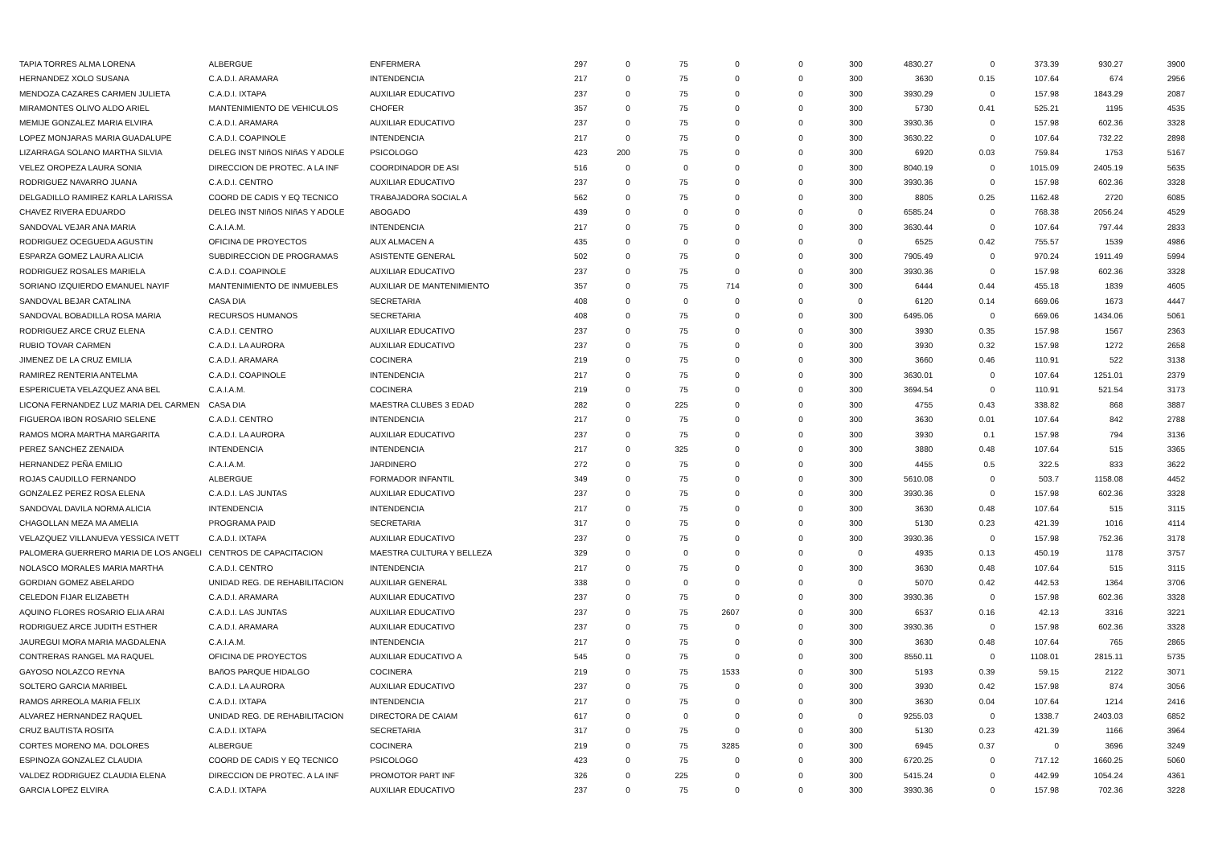| TAPIA TORRES ALMA LORENA | ALBERGUE | ENFERMERA | 297 | 0 | 75 | 0 | 0 | 300 | 4830.27 | 0 | 373.39 | 930.27 | 3900 |
| HERNANDEZ XOLO SUSANA | C.A.D.I. ARAMARA | INTENDENCIA | 217 | 0 | 75 | 0 | 0 | 300 | 3630 | 0.15 | 107.64 | 674 | 2956 |
| MENDOZA CAZARES CARMEN JULIETA | C.A.D.I. IXTAPA | AUXILIAR EDUCATIVO | 237 | 0 | 75 | 0 | 0 | 300 | 3930.29 | 0 | 157.98 | 1843.29 | 2087 |
| MIRAMONTES OLIVO ALDO ARIEL | MANTENIMIENTO DE VEHICULOS | CHOFER | 357 | 0 | 75 | 0 | 0 | 300 | 5730 | 0.41 | 525.21 | 1195 | 4535 |
| MEMIJE GONZALEZ MARIA ELVIRA | C.A.D.I. ARAMARA | AUXILIAR EDUCATIVO | 237 | 0 | 75 | 0 | 0 | 300 | 3930.36 | 0 | 157.98 | 602.36 | 3328 |
| LOPEZ MONJARAS MARIA GUADALUPE | C.A.D.I. COAPINOLE | INTENDENCIA | 217 | 0 | 75 | 0 | 0 | 300 | 3630.22 | 0 | 107.64 | 732.22 | 2898 |
| LIZARRAGA SOLANO MARTHA SILVIA | DELEG INST NIñOS NIñAS Y ADOLE | PSICOLOGO | 423 | 200 | 75 | 0 | 0 | 300 | 6920 | 0.03 | 759.84 | 1753 | 5167 |
| VELEZ OROPEZA LAURA SONIA | DIRECCION DE PROTEC. A LA INF | COORDINADOR DE ASI | 516 | 0 | 0 | 0 | 0 | 300 | 8040.19 | 0 | 1015.09 | 2405.19 | 5635 |
| RODRIGUEZ NAVARRO JUANA | C.A.D.I. CENTRO | AUXILIAR EDUCATIVO | 237 | 0 | 75 | 0 | 0 | 300 | 3930.36 | 0 | 157.98 | 602.36 | 3328 |
| DELGADILLO RAMIREZ KARLA LARISSA | COORD DE CADIS Y EQ TECNICO | TRABAJADORA SOCIAL A | 562 | 0 | 75 | 0 | 0 | 300 | 8805 | 0.25 | 1162.48 | 2720 | 6085 |
| CHAVEZ RIVERA EDUARDO | DELEG INST NIñOS NIñAS Y ADOLE | ABOGADO | 439 | 0 | 0 | 0 | 0 | 0 | 6585.24 | 0 | 768.38 | 2056.24 | 4529 |
| SANDOVAL VEJAR ANA MARIA | C.A.I.A.M. | INTENDENCIA | 217 | 0 | 75 | 0 | 0 | 300 | 3630.44 | 0 | 107.64 | 797.44 | 2833 |
| RODRIGUEZ OCEGUEDA AGUSTIN | OFICINA DE PROYECTOS | AUX ALMACEN A | 435 | 0 | 0 | 0 | 0 | 0 | 6525 | 0.42 | 755.57 | 1539 | 4986 |
| ESPARZA GOMEZ LAURA ALICIA | SUBDIRECCION DE PROGRAMAS | ASISTENTE GENERAL | 502 | 0 | 75 | 0 | 0 | 300 | 7905.49 | 0 | 970.24 | 1911.49 | 5994 |
| RODRIGUEZ ROSALES MARIELA | C.A.D.I. COAPINOLE | AUXILIAR EDUCATIVO | 237 | 0 | 75 | 0 | 0 | 300 | 3930.36 | 0 | 157.98 | 602.36 | 3328 |
| SORIANO IZQUIERDO EMANUEL NAYIF | MANTENIMIENTO DE INMUEBLES | AUXILIAR DE MANTENIMIENTO | 357 | 0 | 75 | 714 | 0 | 300 | 6444 | 0.44 | 455.18 | 1839 | 4605 |
| SANDOVAL BEJAR CATALINA | CASA DIA | SECRETARIA | 408 | 0 | 0 | 0 | 0 | 0 | 6120 | 0.14 | 669.06 | 1673 | 4447 |
| SANDOVAL BOBADILLA ROSA MARIA | RECURSOS HUMANOS | SECRETARIA | 408 | 0 | 75 | 0 | 0 | 300 | 6495.06 | 0 | 669.06 | 1434.06 | 5061 |
| RODRIGUEZ ARCE CRUZ ELENA | C.A.D.I. CENTRO | AUXILIAR EDUCATIVO | 237 | 0 | 75 | 0 | 0 | 300 | 3930 | 0.35 | 157.98 | 1567 | 2363 |
| RUBIO TOVAR CARMEN | C.A.D.I. LA AURORA | AUXILIAR EDUCATIVO | 237 | 0 | 75 | 0 | 0 | 300 | 3930 | 0.32 | 157.98 | 1272 | 2658 |
| JIMENEZ DE LA CRUZ EMILIA | C.A.D.I. ARAMARA | COCINERA | 219 | 0 | 75 | 0 | 0 | 300 | 3660 | 0.46 | 110.91 | 522 | 3138 |
| RAMIREZ RENTERIA ANTELMA | C.A.D.I. COAPINOLE | INTENDENCIA | 217 | 0 | 75 | 0 | 0 | 300 | 3630.01 | 0 | 107.64 | 1251.01 | 2379 |
| ESPERICUETA VELAZQUEZ ANA BEL | C.A.I.A.M. | COCINERA | 219 | 0 | 75 | 0 | 0 | 300 | 3694.54 | 0 | 110.91 | 521.54 | 3173 |
| LICONA FERNANDEZ LUZ MARIA DEL CARMEN | CASA DIA | MAESTRA CLUBES 3 EDAD | 282 | 0 | 225 | 0 | 0 | 300 | 4755 | 0.43 | 338.82 | 868 | 3887 |
| FIGUEROA IBON ROSARIO SELENE | C.A.D.I. CENTRO | INTENDENCIA | 217 | 0 | 75 | 0 | 0 | 300 | 3630 | 0.01 | 107.64 | 842 | 2788 |
| RAMOS MORA MARTHA MARGARITA | C.A.D.I. LA AURORA | AUXILIAR EDUCATIVO | 237 | 0 | 75 | 0 | 0 | 300 | 3930 | 0.1 | 157.98 | 794 | 3136 |
| PEREZ SANCHEZ ZENAIDA | INTENDENCIA | INTENDENCIA | 217 | 0 | 325 | 0 | 0 | 300 | 3880 | 0.48 | 107.64 | 515 | 3365 |
| HERNANDEZ PEÑA EMILIO | C.A.I.A.M. | JARDINERO | 272 | 0 | 75 | 0 | 0 | 300 | 4455 | 0.5 | 322.5 | 833 | 3622 |
| ROJAS CAUDILLO FERNANDO | ALBERGUE | FORMADOR INFANTIL | 349 | 0 | 75 | 0 | 0 | 300 | 5610.08 | 0 | 503.7 | 1158.08 | 4452 |
| GONZALEZ PEREZ ROSA ELENA | C.A.D.I. LAS JUNTAS | AUXILIAR EDUCATIVO | 237 | 0 | 75 | 0 | 0 | 300 | 3930.36 | 0 | 157.98 | 602.36 | 3328 |
| SANDOVAL DAVILA NORMA ALICIA | INTENDENCIA | INTENDENCIA | 217 | 0 | 75 | 0 | 0 | 300 | 3630 | 0.48 | 107.64 | 515 | 3115 |
| CHAGOLLAN MEZA MA AMELIA | PROGRAMA PAID | SECRETARIA | 317 | 0 | 75 | 0 | 0 | 300 | 5130 | 0.23 | 421.39 | 1016 | 4114 |
| VELAZQUEZ VILLANUEVA YESSICA IVETT | C.A.D.I. IXTAPA | AUXILIAR EDUCATIVO | 237 | 0 | 75 | 0 | 0 | 300 | 3930.36 | 0 | 157.98 | 752.36 | 3178 |
| PALOMERA GUERRERO MARIA DE LOS ANGELI | CENTROS DE CAPACITACION | MAESTRA CULTURA Y BELLEZA | 329 | 0 | 0 | 0 | 0 | 0 | 4935 | 0.13 | 450.19 | 1178 | 3757 |
| NOLASCO MORALES MARIA MARTHA | C.A.D.I. CENTRO | INTENDENCIA | 217 | 0 | 75 | 0 | 0 | 300 | 3630 | 0.48 | 107.64 | 515 | 3115 |
| GORDIAN GOMEZ ABELARDO | UNIDAD REG. DE REHABILITACION | AUXILIAR GENERAL | 338 | 0 | 0 | 0 | 0 | 0 | 5070 | 0.42 | 442.53 | 1364 | 3706 |
| CELEDON FIJAR ELIZABETH | C.A.D.I. ARAMARA | AUXILIAR EDUCATIVO | 237 | 0 | 75 | 0 | 0 | 300 | 3930.36 | 0 | 157.98 | 602.36 | 3328 |
| AQUINO FLORES ROSARIO ELIA ARAI | C.A.D.I. LAS JUNTAS | AUXILIAR EDUCATIVO | 237 | 0 | 75 | 2607 | 0 | 300 | 6537 | 0.16 | 42.13 | 3316 | 3221 |
| RODRIGUEZ ARCE JUDITH ESTHER | C.A.D.I. ARAMARA | AUXILIAR EDUCATIVO | 237 | 0 | 75 | 0 | 0 | 300 | 3930.36 | 0 | 157.98 | 602.36 | 3328 |
| JAUREGUI MORA MARIA MAGDALENA | C.A.I.A.M. | INTENDENCIA | 217 | 0 | 75 | 0 | 0 | 300 | 3630 | 0.48 | 107.64 | 765 | 2865 |
| CONTRERAS RANGEL MA RAQUEL | OFICINA DE PROYECTOS | AUXILIAR EDUCATIVO A | 545 | 0 | 75 | 0 | 0 | 300 | 8550.11 | 0 | 1108.01 | 2815.11 | 5735 |
| GAYOSO NOLAZCO REYNA | BAñOS PARQUE HIDALGO | COCINERA | 219 | 0 | 75 | 1533 | 0 | 300 | 5193 | 0.39 | 59.15 | 2122 | 3071 |
| SOLTERO GARCIA MARIBEL | C.A.D.I. LA AURORA | AUXILIAR EDUCATIVO | 237 | 0 | 75 | 0 | 0 | 300 | 3930 | 0.42 | 157.98 | 874 | 3056 |
| RAMOS ARREOLA MARIA FELIX | C.A.D.I. IXTAPA | INTENDENCIA | 217 | 0 | 75 | 0 | 0 | 300 | 3630 | 0.04 | 107.64 | 1214 | 2416 |
| ALVAREZ HERNANDEZ RAQUEL | UNIDAD REG. DE REHABILITACION | DIRECTORA DE CAIAM | 617 | 0 | 0 | 0 | 0 | 0 | 9255.03 | 0 | 1338.7 | 2403.03 | 6852 |
| CRUZ BAUTISTA ROSITA | C.A.D.I. IXTAPA | SECRETARIA | 317 | 0 | 75 | 0 | 0 | 300 | 5130 | 0.23 | 421.39 | 1166 | 3964 |
| CORTES MORENO MA. DOLORES | ALBERGUE | COCINERA | 219 | 0 | 75 | 3285 | 0 | 300 | 6945 | 0.37 | 0 | 3696 | 3249 |
| ESPINOZA GONZALEZ CLAUDIA | COORD DE CADIS Y EQ TECNICO | PSICOLOGO | 423 | 0 | 75 | 0 | 0 | 300 | 6720.25 | 0 | 717.12 | 1660.25 | 5060 |
| VALDEZ RODRIGUEZ CLAUDIA ELENA | DIRECCION DE PROTEC. A LA INF | PROMOTOR PART INF | 326 | 0 | 225 | 0 | 0 | 300 | 5415.24 | 0 | 442.99 | 1054.24 | 4361 |
| GARCIA LOPEZ ELVIRA | C.A.D.I. IXTAPA | AUXILIAR EDUCATIVO | 237 | 0 | 75 | 0 | 0 | 300 | 3930.36 | 0 | 157.98 | 702.36 | 3228 |